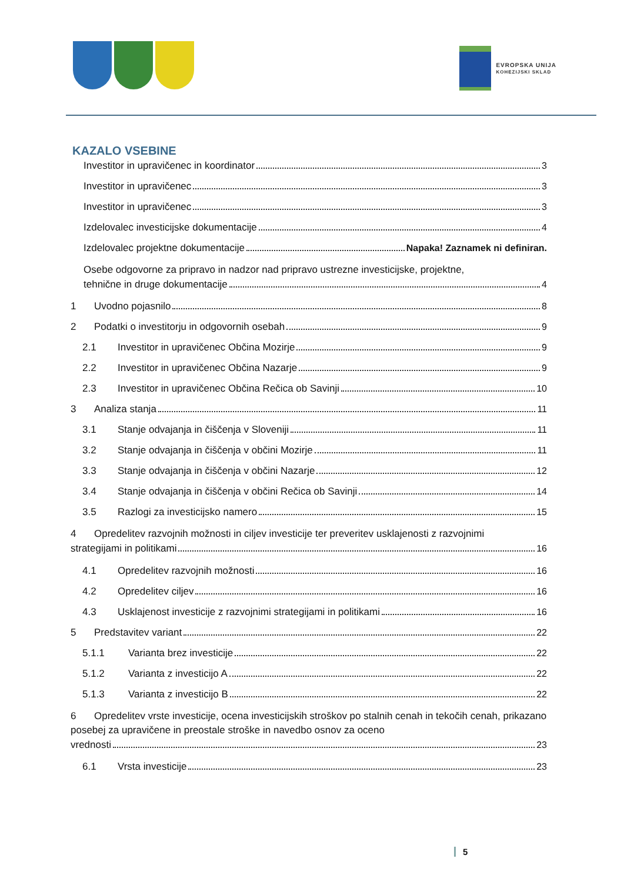EVROPSKA UNIJA
KOHEZIJSKI SKLAD
KAZALO VSEBINE
Investitor in upravičenec in koordinator 3
Investitor in upravičenec 3
Investitor in upravičenec 3
Izdelovalec investicijske dokumentacije 4
Izdelovalec projektne dokumentacije Napaka! Zaznamek ni definiran.
Osebe odgovorne za pripravo in nadzor nad pripravo ustrezne investicijske, projektne,
tehnične in druge dokumentacije 4
1 Uvodno pojasnilo 8
2 Podatki o investitorju in odgovornih osebah 9
2.1 Investitor in upravičenec Občina Mozirje 9
2.2 Investitor in upravičenec Občina Nazarje 9
2.3 Investitor in upravičenec Občina Rečica ob Savinji 10
3 Analiza stanja 11
3.1 Stanje odvajanja in čiščenja v Sloveniji 11
3.2 Stanje odvajanja in čiščenja v občini Mozirje 11
3.3 Stanje odvajanja in čiščenja v občini Nazarje 12
3.4 Stanje odvajanja in čiščenja v občini Rečica ob Savinji 14
3.5 Razlogi za investicijsko namero 15
4 Opredelitev razvojnih možnosti in ciljev investicije ter preveritev usklajenosti z razvojnimi
strategijami in politikami 16
4.1 Opredelitev razvojnih možnosti 16
4.2 Opredelitev ciljev 16
4.3 Usklajenost investicije z razvojnimi strategijami in politikami 16
5 Predstavitev variant 22
5.1.1 Varianta brez investicije 22
5.1.2 Varianta z investicijo A 22
5.1.3 Varianta z investicijo B 22
6 Opredelitev vrste investicije, ocena investicijskih stroškov po stalnih cenah in tekočih cenah, prikazano posebej za upravičene in preostale stroške in navedbo osnov za oceno
vrednosti 23
6.1 Vrsta investicije 23
5